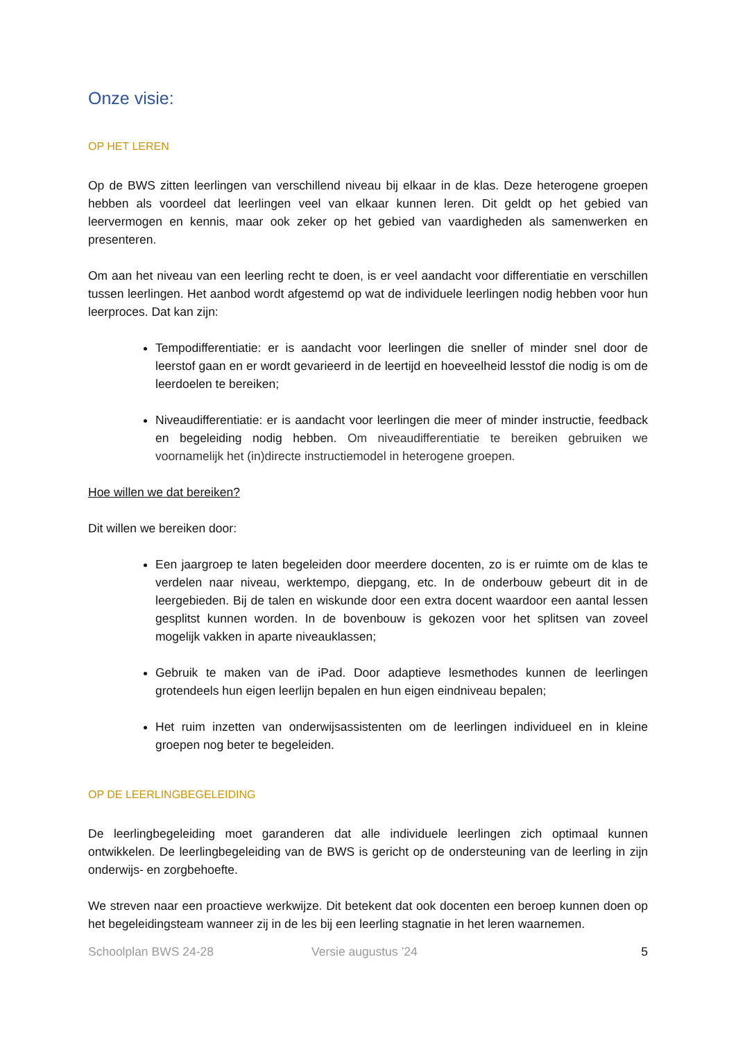Onze visie:
OP HET LEREN
Op de BWS zitten leerlingen van verschillend niveau bij elkaar in de klas. Deze heterogene groepen hebben als voordeel dat leerlingen veel van elkaar kunnen leren. Dit geldt op het gebied van leervermogen en kennis, maar ook zeker op het gebied van vaardigheden als samenwerken en presenteren.
Om aan het niveau van een leerling recht te doen, is er veel aandacht voor differentiatie en verschillen tussen leerlingen. Het aanbod wordt afgestemd op wat de individuele leerlingen nodig hebben voor hun leerproces. Dat kan zijn:
Tempodifferentiatie: er is aandacht voor leerlingen die sneller of minder snel door de leerstof gaan en er wordt gevarieerd in de leertijd en hoeveelheid lesstof die nodig is om de leerdoelen te bereiken;
Niveaudifferentiatie: er is aandacht voor leerlingen die meer of minder instructie, feedback en begeleiding nodig hebben. Om niveaudifferentiatie te bereiken gebruiken we voornamelijk het (in)directe instructiemodel in heterogene groepen.
Hoe willen we dat bereiken?
Dit willen we bereiken door:
Een jaargroep te laten begeleiden door meerdere docenten, zo is er ruimte om de klas te verdelen naar niveau, werktempo, diepgang, etc. In de onderbouw gebeurt dit in de leergebieden. Bij de talen en wiskunde door een extra docent waardoor een aantal lessen gesplitst kunnen worden. In de bovenbouw is gekozen voor het splitsen van zoveel mogelijk vakken in aparte niveauklassen;
Gebruik te maken van de iPad. Door adaptieve lesmethodes kunnen de leerlingen grotendeels hun eigen leerlijn bepalen en hun eigen eindniveau bepalen;
Het ruim inzetten van onderwijsassistenten om de leerlingen individueel en in kleine groepen nog beter te begeleiden.
OP DE LEERLINGBEGELEIDING
De leerlingbegeleiding moet garanderen dat alle individuele leerlingen zich optimaal kunnen ontwikkelen. De leerlingbegeleiding van de BWS is gericht op de ondersteuning van de leerling in zijn onderwijs- en zorgbehoefte.
We streven naar een proactieve werkwijze. Dit betekent dat ook docenten een beroep kunnen doen op het begeleidingsteam wanneer zij in de les bij een leerling stagnatie in het leren waarnemen.
Schoolplan BWS 24-28 Versie augustus ’24 5